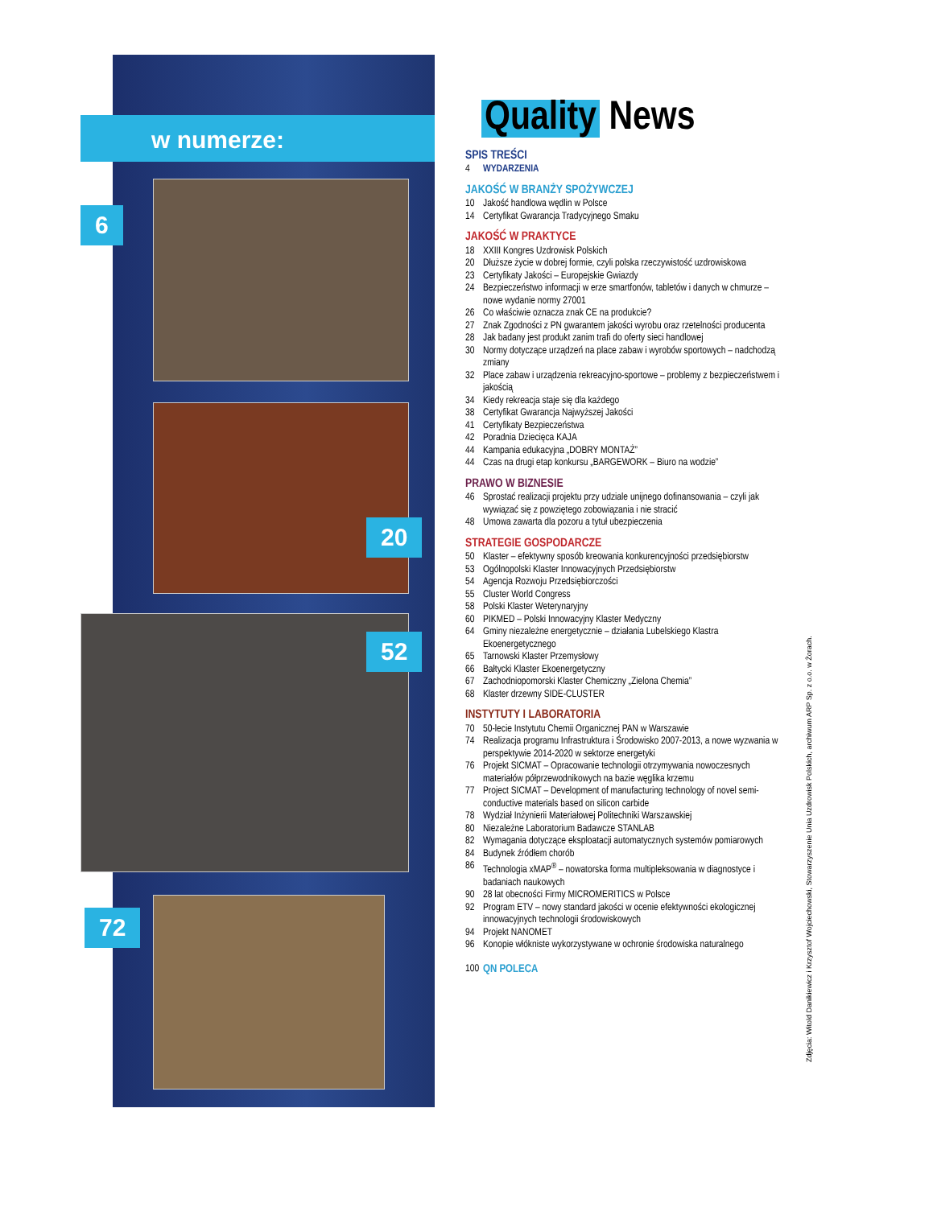w numerze:
6
20
52
72
Quality News
SPIS TREŚCI
4 WYDARZENIA
JAKOŚĆ W BRANŻY SPOŻYWCZEJ
10 Jakość handlowa wędlin w Polsce
14 Certyfikat Gwarancja Tradycyjnego Smaku
JAKOŚĆ W PRAKTYCE
18 XXIII Kongres Uzdrowisk Polskich
20 Dłuższe życie w dobrej formie, czyli polska rzeczywistość uzdrowiskowa
23 Certyfikaty Jakości – Europejskie Gwiazdy
24 Bezpieczeństwo informacji w erze smartfonów, tabletów i danych w chmurze – nowe wydanie normy 27001
26 Co właściwie oznacza znak CE na produkcie?
27 Znak Zgodności z PN gwarantem jakości wyrobu oraz rzetelności producenta
28 Jak badany jest produkt zanim trafi do oferty sieci handlowej
30 Normy dotyczące urządzeń na place zabaw i wyrobów sportowych – nadchodzą zmiany
32 Place zabaw i urządzenia rekreacyjno-sportowe – problemy z bezpieczeństwem i jakością
34 Kiedy rekreacja staje się dla każdego
38 Certyfikat Gwarancja Najwyższej Jakości
41 Certyfikaty Bezpieczeństwa
42 Poradnia Dziecięca KAJA
44 Kampania edukacyjna „DOBRY MONTAŻ”
44 Czas na drugi etap konkursu „BARGEWORK – Biuro na wodzie”
PRAWO W BIZNESIE
46 Sprostać realizacji projektu przy udziale unijnego dofinansowania – czyli jak wywiązać się z powziętego zobowiązania i nie stracić
48 Umowa zawarta dla pozoru a tytuł ubezpieczenia
STRATEGIE GOSPODARCZE
50 Klaster – efektywny sposób kreowania konkurencyjności przedsiębiorstw
53 Ogólnopolski Klaster Innowacyjnych Przedsiębiorstw
54 Agencja Rozwoju Przedsiębiorczości
55 Cluster World Congress
58 Polski Klaster Weterynaryjny
60 PIKMED – Polski Innowacyjny Klaster Medyczny
64 Gminy niezależne energetycznie – działania Lubelskiego Klastra Ekoenergetycznego
65 Tarnowski Klaster Przemysłowy
66 Bałtycki Klaster Ekoenergetyczny
67 Zachodniopomorski Klaster Chemiczny „Zielona Chemia”
68 Klaster drzewny SIDE-CLUSTER
INSTYTUTY I LABORATORIA
70 50-lecie Instytutu Chemii Organicznej PAN w Warszawie
74 Realizacja programu Infrastruktura i Środowisko 2007-2013, a nowe wyzwania w perspektywie 2014-2020 w sektorze energetyki
76 Projekt SICMAT – Opracowanie technologii otrzymywania nowoczesnych materiałów półprzewodnikowych na bazie węglika krzemu
77 Project SICMAT – Development of manufacturing technology of novel semi-conductive materials based on silicon carbide
78 Wydział Inżynierii Materiałowej Politechniki Warszawskiej
80 Niezależne Laboratorium Badawcze STANLAB
82 Wymagania dotyczące eksploatacji automatycznych systemów pomiarowych
84 Budynek źródłem chorób
86 Technologia xMAP<sup>®</sup> – nowatorska forma multipleksowania w diagnostyce i badaniach naukowych
90 28 lat obecności Firmy MICROMERITICS w Polsce
92 Program ETV – nowy standard jakości w ocenie efektywności ekologicznej innowacyjnych technologii środowiskowych
94 Projekt NANOMET
96 Konopie włókniste wykorzystywane w ochronie środowiska naturalnego
100 QN POLECA
Zdjęcia: Witold Danikiewicz i Krzysztof Wojciechowski, Stowarzyszenie Unia Uzdrowisk Polskich, archiwum ARP Sp. z o.o. w Żorach.